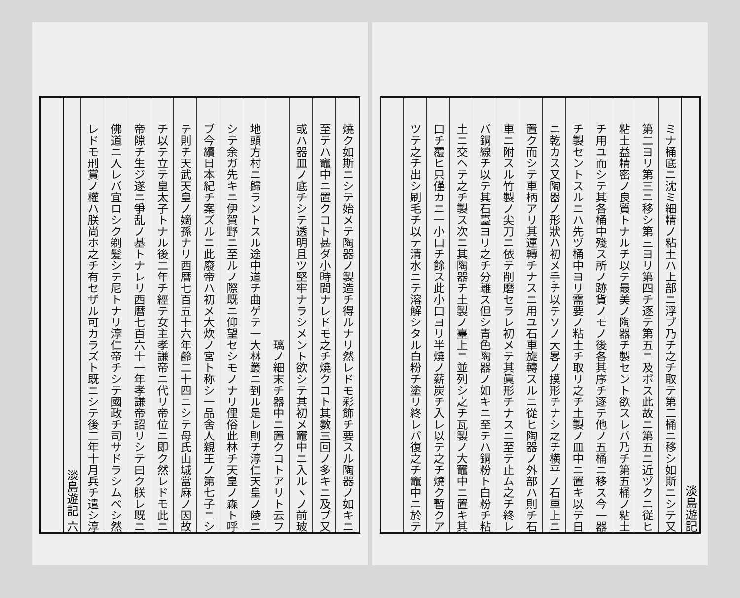淡島遊記
ミナ桶底ニ沈ミ細精ノ粘土ハ上部ニ浮ブ乃チ之チ取テ第二桶ニ移シ如斯ニシテ又
第二ヨリ第三ニ移シ第三ヨリ第四チ逐テ第五ニ及ボス此故ニ第五ニ近ヅクニ従ヒ
粘土益精密ノ良質トナルチ以テ最美ノ陶器チ製セント欲スレバ乃チ第五桶ノ粘土
チ用ユ而シテ其各桶中殘ス所ノ跡貨ノモノ後各其序チ逐テ他ノ五桶ニ移ス今一器
チ製セントスルニハ先ヅ桶中ヨリ需要ノ粘土チ取リ之チ土製ノ皿中ニ置キ以テ日
ニ乾カス又陶器ノ形狀ハ初メ手チ以テソノ大畧ノ摸形チナシ之チ横平ノ石車上ニ
置ク而シテ車柄アリ其運轉チナスニ用ユ石車旋轉スルニ從ヒ陶器ノ外部ハ則チ石
車ニ附スル竹製ノ尖刀ニ依テ削磨セラレ初メテ其眞形チナスニ至テ止ム之チ終レ
バ銅線チ以テ其石臺ヨリ之チ分離ス但シ青色陶器ノ如キニ至テハ銅粉ト白粉チ粘
土ニ交ヘテ之チ製ス次ニ其陶器チ土製ノ臺上ニ並列シ之チ瓦製ノ大竈中ニ置キ其
口チ覆ヒ只僅カニ一小口チ餘ス此小口ヨリ半燒ノ薪炭チ入レ以テ之チ燒ク暫クア
ツテ之チ出シ刷毛チ以テ清水ニテ溶解シタル白粉チ塗リ終レバ復之チ竈中ニ於テ
燒ク如斯ニシテ始メテ陶器ノ製造チ得ルナリ然レドモ彩飾チ要スル陶器ノ如キニ
至テハ竈中ニ置クコト甚ダ小時間ナレドモ之チ燒クコト其數三回ノ多キニ及ブ又
或ハ器皿ノ底チシテ透明且ツ堅牢ナラシメント欲シテ其初メ竈中ニ入ルヽノ前玻
璃ノ細末チ器中ニ置クコトアリト云フ
地頭方村ニ歸ラントスル途中道チ曲ゲテ一大林叢ニ到ル是レ則チ淳仁天皇ノ陵ニ
シテ余ガ先キニ伊賀野ニ至ルノ際既ニ仰望セシモノナリ俚俗此林チ天皇ノ森ト呼
ブ今續日本紀チ案ズルニ此廢帝ハ初メ大炊ノ宮ト称シ一品舍人親王ノ第七子ニシ
テ則チ天武天皇ノ嫡孫ナリ西暦七百五十六年齡二十四ニシテ母氏山城當麻ノ因故
チ以テ立テ皇太子トナル後二年チ經テ女主孝謙帝ニ代リ帝位ニ即ク然レドモ此ニ
帝隙チ生ジ遂ニ爭乱ノ基トナレリ西暦七百六十一年孝謙帝詔リシテ曰ク朕レ既ニ
佛道ニ入レバ宜ロシク剃髪シテ尼トナリ淳仁帝チシテ國政チ司サドラシムベシ然
レドモ刑賞ノ權ハ朕尚ホ之チ有セザル可カラズト既ニシテ後二年十月兵チ遣シ淳
淡島遊記 六